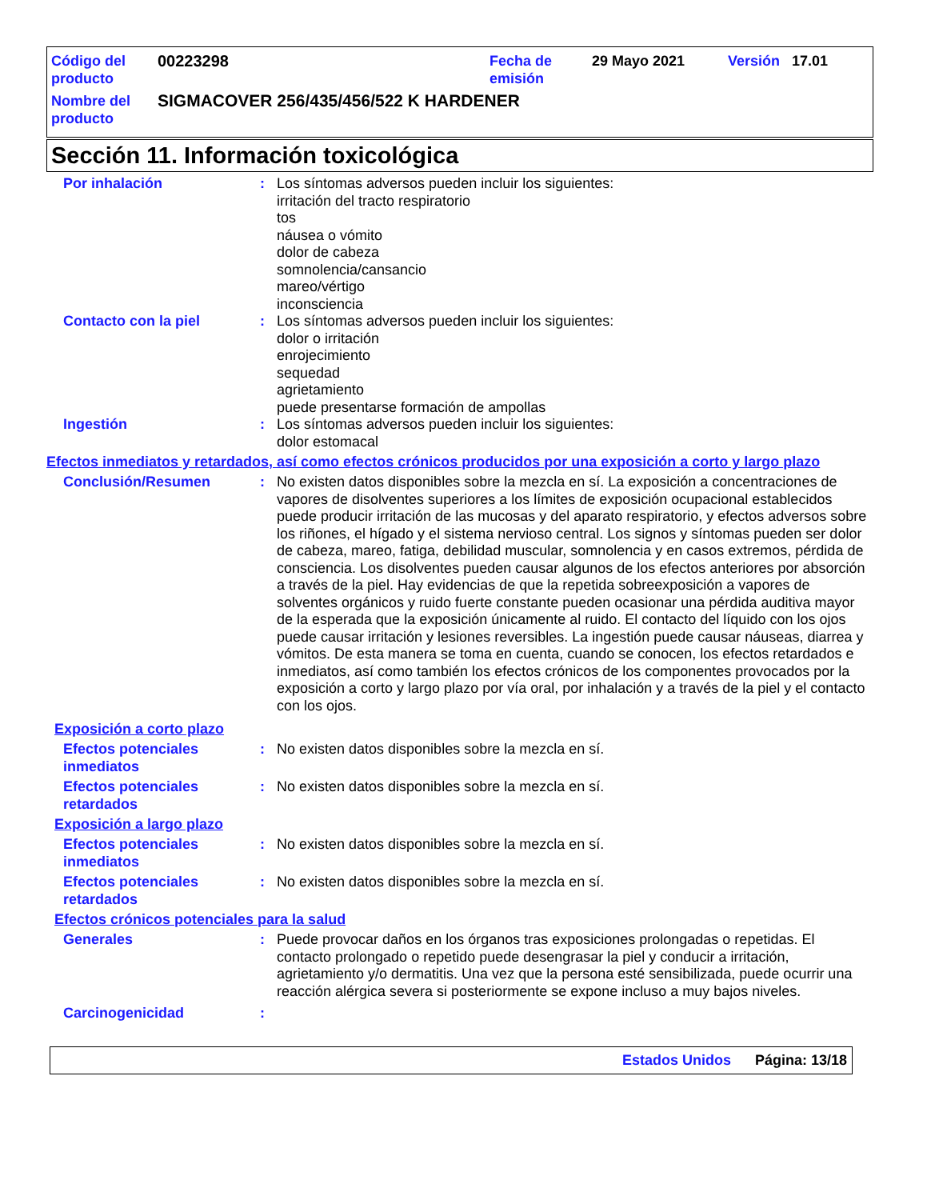Código del producto
00223298 Fecha de emisión
29 Mayo 2021 Versión 17.01
Nombre del producto
SIGMACOVER 256/435/456/522 K HARDENER
Sección 11. Información toxicológica
Por inhalación : Los síntomas adversos pueden incluir los siguientes:
irritación del tracto respiratorio
tos
náusea o vómito
dolor de cabeza
somnolencia/cansancio
mareo/vértigo
inconsciencia
Contacto con la piel : Los síntomas adversos pueden incluir los siguientes:
dolor o irritación
enrojecimiento
sequedad
agrietamiento
puede presentarse formación de ampollas
Ingestión : Los síntomas adversos pueden incluir los siguientes:
dolor estomacal
Efectos inmediatos y retardados, así como efectos crónicos producidos por una exposición a corto y largo plazo
Conclusión/Resumen : No existen datos disponibles sobre la mezcla en sí. La exposición a concentraciones de vapores de disolventes superiores a los límites de exposición ocupacional establecidos puede producir irritación de las mucosas y del aparato respiratorio, y efectos adversos sobre los riñones, el hígado y el sistema nervioso central. Los signos y síntomas pueden ser dolor de cabeza, mareo, fatiga, debilidad muscular, somnolencia y en casos extremos, pérdida de consciencia. Los disolventes pueden causar algunos de los efectos anteriores por absorción a través de la piel. Hay evidencias de que la repetida sobreexposición a vapores de solventes orgánicos y ruido fuerte constante pueden ocasionar una pérdida auditiva mayor de la esperada que la exposición únicamente al ruido. El contacto del líquido con los ojos puede causar irritación y lesiones reversibles. La ingestión puede causar náuseas, diarrea y vómitos. De esta manera se toma en cuenta, cuando se conocen, los efectos retardados e inmediatos, así como también los efectos crónicos de los componentes provocados por la exposición a corto y largo plazo por vía oral, por inhalación y a través de la piel y el contacto con los ojos.
Exposición a corto plazo
Efectos potenciales inmediatos
: No existen datos disponibles sobre la mezcla en sí.
Efectos potenciales retardados
: No existen datos disponibles sobre la mezcla en sí.
Exposición a largo plazo
Efectos potenciales inmediatos
: No existen datos disponibles sobre la mezcla en sí.
Efectos potenciales retardados
: No existen datos disponibles sobre la mezcla en sí.
Efectos crónicos potenciales para la salud
Generales : Puede provocar daños en los órganos tras exposiciones prolongadas o repetidas. El contacto prolongado o repetido puede desengrasar la piel y conducir a irritación, agrietamiento y/o dermatitis. Una vez que la persona esté sensibilizada, puede ocurrir una reacción alérgica severa si posteriormente se expone incluso a muy bajos niveles.
Carcinogenicidad :
Estados Unidos Página: 13/18